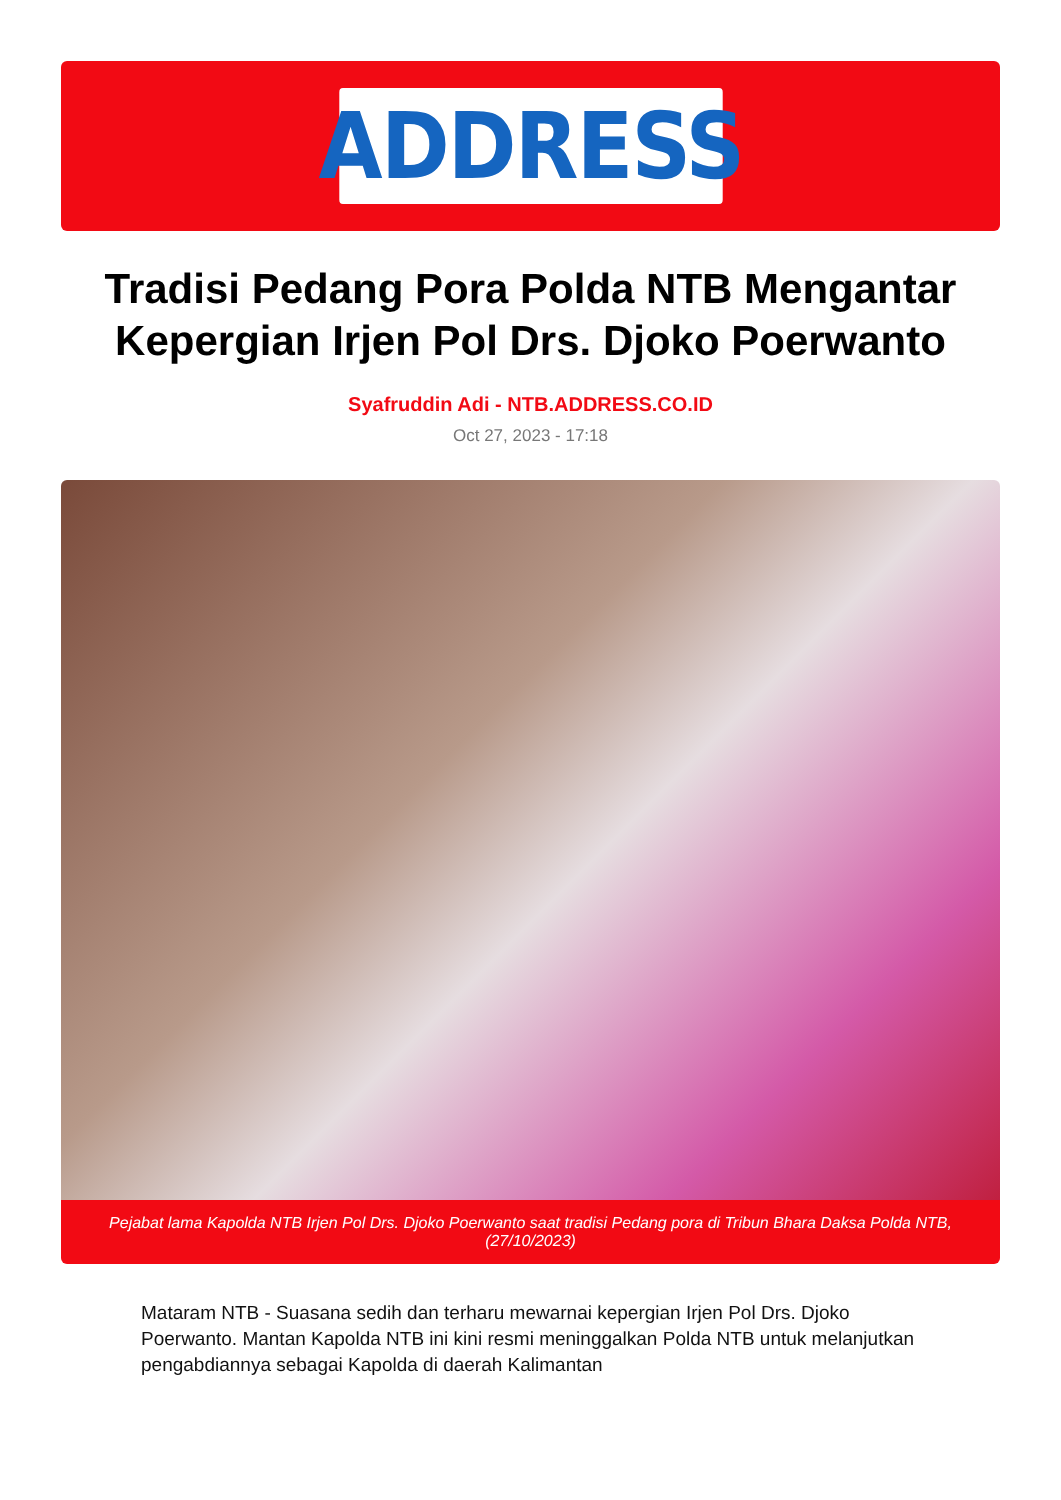ADDRESS
Tradisi Pedang Pora Polda NTB Mengantar Kepergian Irjen Pol Drs. Djoko Poerwanto
Syafruddin Adi - NTB.ADDRESS.CO.ID
Oct 27, 2023 - 17:18
Pejabat lama Kapolda NTB Irjen Pol Drs. Djoko Poerwanto saat tradisi Pedang pora di Tribun Bhara Daksa Polda NTB, (27/10/2023)
Mataram NTB - Suasana sedih dan terharu mewarnai kepergian Irjen Pol Drs. Djoko Poerwanto. Mantan Kapolda NTB ini kini resmi meninggalkan Polda NTB untuk melanjutkan pengabdiannya sebagai Kapolda di daerah Kalimantan